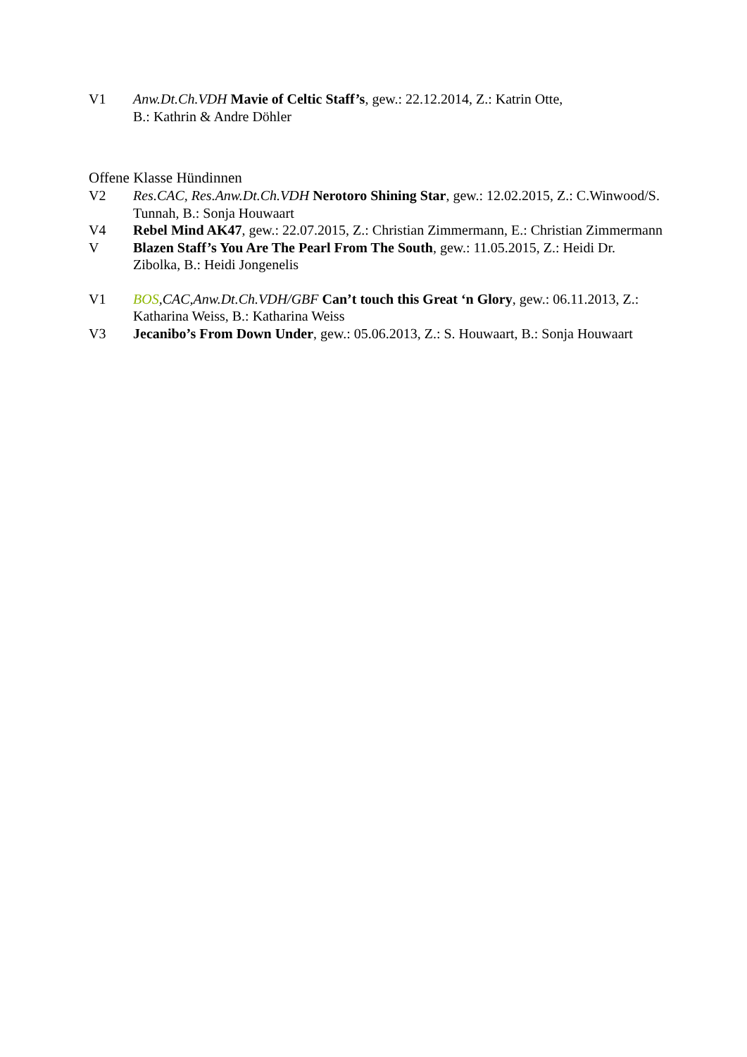V1 Anw.Dt.Ch.VDH Mavie of Celtic Staff’s, gew.: 22.12.2014, Z.: Katrin Otte,
B.: Kathrin & Andre Döhler
Offene Klasse Hündinnen
V2 Res.CAC, Res.Anw.Dt.Ch.VDH Nerotoro Shining Star, gew.: 12.02.2015, Z.: C.Winwood/S. Tunnah, B.: Sonja Houwaart
V4 Rebel Mind AK47, gew.: 22.07.2015, Z.: Christian Zimmermann, E.: Christian Zimmermann
V Blazen Staff’s You Are The Pearl From The South, gew.: 11.05.2015, Z.: Heidi Dr. Zibolka, B.: Heidi Jongenelis
V1 BOS,CAC,Anw.Dt.Ch.VDH/GBF Can’t touch this Great ‘n Glory, gew.: 06.11.2013, Z.: Katharina Weiss, B.: Katharina Weiss
V3 Jecanibo’s From Down Under, gew.: 05.06.2013, Z.: S. Houwaart, B.: Sonja Houwaart